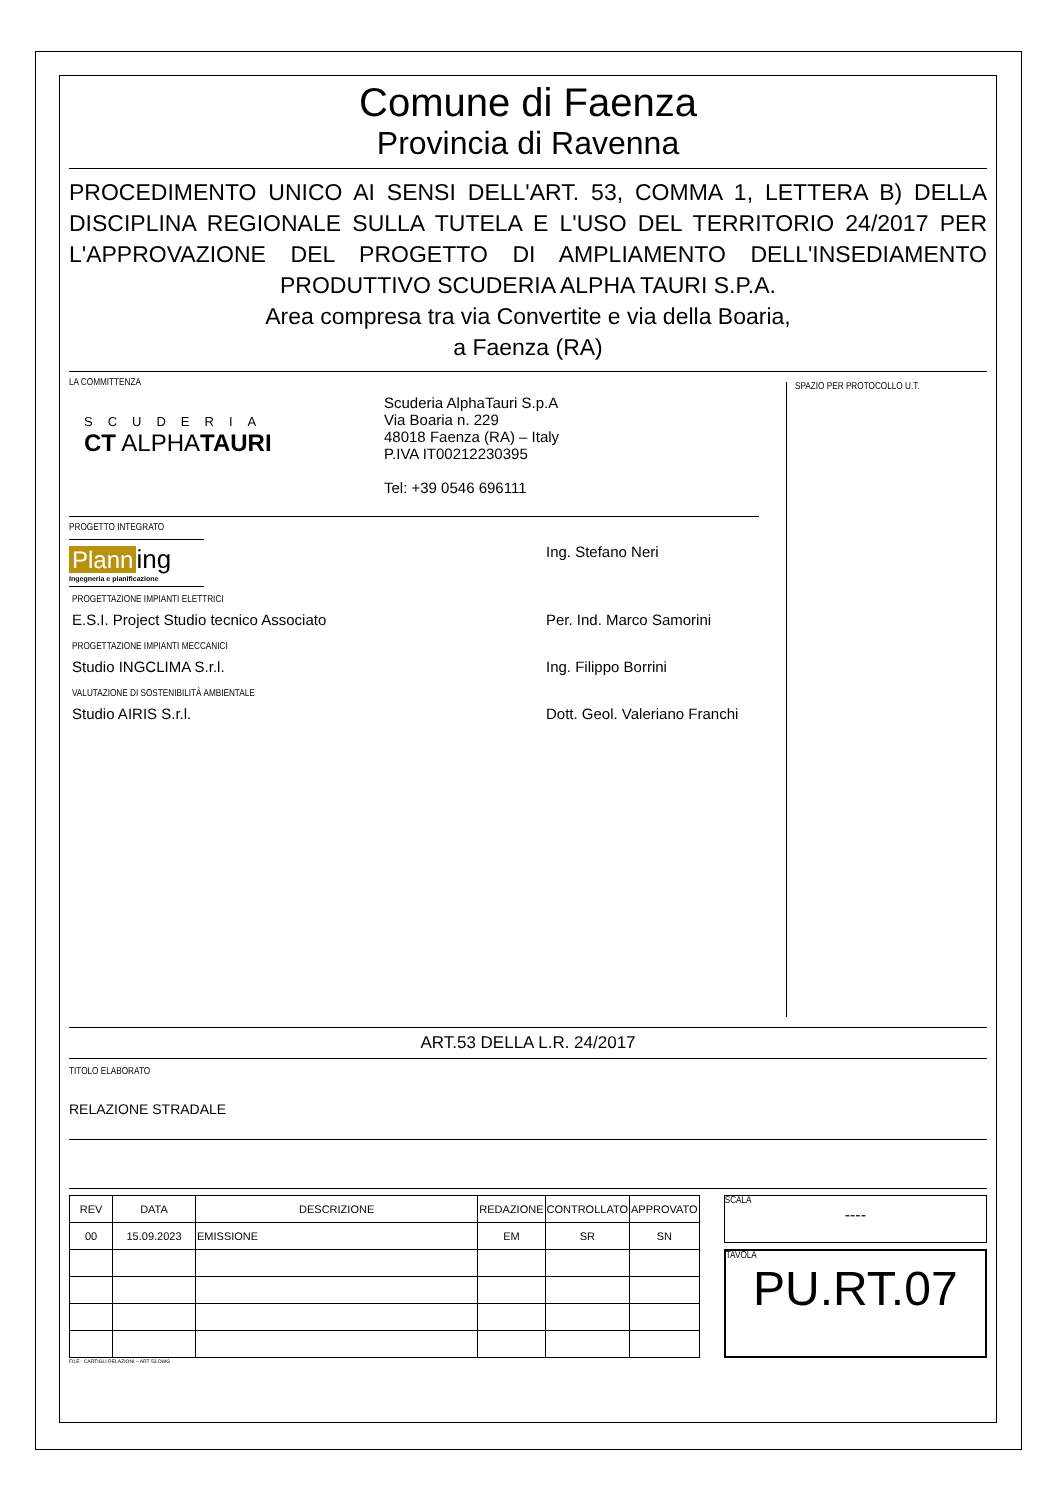Comune di Faenza
Provincia di Ravenna
PROCEDIMENTO UNICO AI SENSI DELL'ART. 53, COMMA 1, LETTERA B) DELLA DISCIPLINA REGIONALE SULLA TUTELA E L'USO DEL TERRITORIO 24/2017 PER L'APPROVAZIONE DEL PROGETTO DI AMPLIAMENTO DELL'INSEDIAMENTO PRODUTTIVO SCUDERIA ALPHA TAURI S.P.A.
Area compresa tra via Convertite e via della Boaria,
a Faenza (RA)
LA COMMITTENZA
SCUDERIA
CT ALPHATAURI
Scuderia AlphaTauri S.p.A
Via Boaria n. 229
48018 Faenza (RA) – Italy
P.IVA IT00212230395
Tel: +39 0546 696111
PROGETTO INTEGRATO
Plann ing
Ingegneria e pianificazione
Ing. Stefano Neri
PROGETTAZIONE IMPIANTI ELETTRICI
E.S.I. Project Studio tecnico Associato Per. Ind. Marco Samorini
PROGETTAZIONE IMPIANTI MECCANICI
Studio INGCLIMA S.r.l. Ing. Filippo Borrini
VALUTAZIONE DI SOSTENIBILITÀ AMBIENTALE
Studio AIRIS S.r.l. Dott. Geol. Valeriano Franchi
SPAZIO PER PROTOCOLLO U.T.
ART.53 DELLA L.R. 24/2017
TITOLO ELABORATO
RELAZIONE STRADALE
| REV | DATA | DESCRIZIONE | REDAZIONE | CONTROLLATO | APPROVATO |
| --- | --- | --- | --- | --- | --- |
| 00 | 15.09.2023 | EMISSIONE | EM | SR | SN |
SCALA
----
TAVOLA
PU.RT.07
FILE : CARTIGLI RELAZIONI – ART 53.DWG